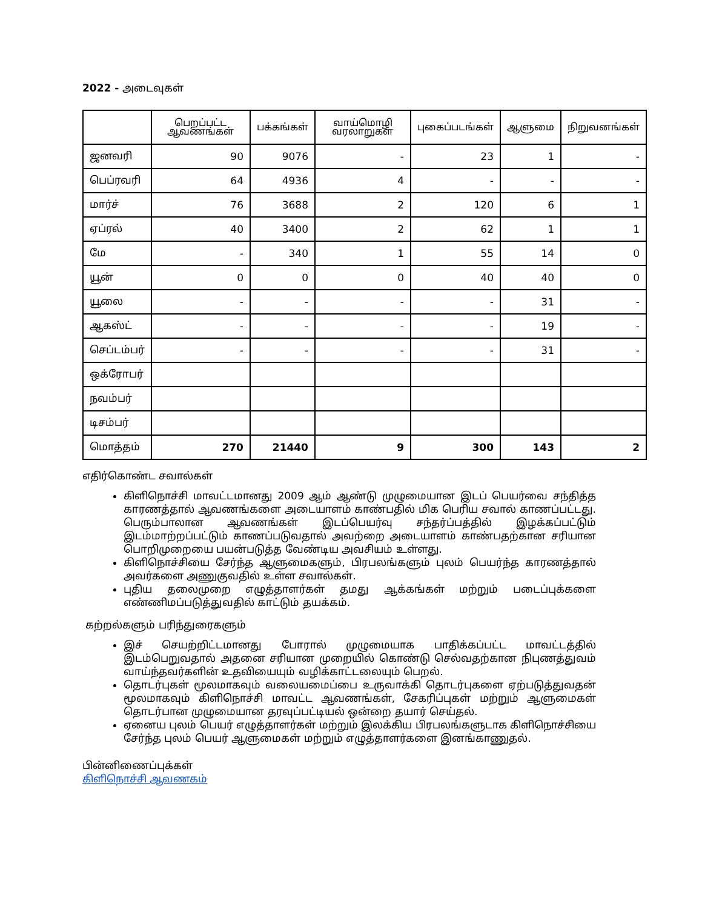2022 - அடைவுகள்
| | பெறப்பட்ட ஆவணங்கள் | பக்கங்கள் | வாய்மொழி வரலாறுகள் | புகைப்படங்கள் | ஆளுமை | நிறுவனங்கள் |
| --- | --- | --- | --- | --- | --- | --- |
| ஜனவரி | 90 | 9076 | - | 23 | 1 | - |
| பெப்ரவரி | 64 | 4936 | 4 | - | - | - |
| மார்ச் | 76 | 3688 | 2 | 120 | 6 | 1 |
| ஏப்ரல் | 40 | 3400 | 2 | 62 | 1 | 1 |
| மே | - | 340 | 1 | 55 | 14 | 0 |
| யூன் | 0 | 0 | 0 | 40 | 40 | 0 |
| யூலை | - | - | - | - | 31 | - |
| ஆகஸ்ட் | - | - | - | - | 19 | - |
| செப்டம்பர் | - | - | - | - | 31 | - |
| ஒக்ரோபர் | | | | | | |
| நவம்பர் | | | | | | |
| டிசம்பர் | | | | | | |
| மொத்தம் | 270 | 21440 | 9 | 300 | 143 | 2 |
எதிர்கொண்ட சவால்கள்
கிளிநொச்சி மாவட்டமானது 2009 ஆம் ஆண்டு முழுமையான இடப் பெயர்வை சந்தித்த காரணத்தால் ஆவணங்களை அடையாளம் காண்பதில் மிக பெரிய சவால் காணப்பட்டது. பெரும்பாலான ஆவணங்கள் இடப்பெயர்வு சந்தர்ப்பத்தில் இழக்கப்பட்டும் இடம்மாற்றப்பட்டும் காணப்படுவதால் அவற்றை அடையாளம் காண்பதற்கான சரியான பொறிமுறையை பயன்படுத்த வேண்டிய அவசியம் உள்ளது.
கிளிநொச்சியை சேர்ந்த ஆளுமைகளும், பிரபலங்களும் புலம் பெயர்ந்த காரணத்தால் அவர்களை அணுகுவதில் உள்ள சவால்கள்.
புதிய தலைமுறை எழுத்தாளர்கள் தமது ஆக்கங்கள் மற்றும் படைப்புக்களை எண்ணிமப்படுத்துவதில் காட்டும் தயக்கம்.
கற்றல்களும் பரிந்துரைகளும்
இச் செயற்றிட்டமானது போரால் முழுமையாக பாதிக்கப்பட்ட மாவட்டத்தில் இடம்பெறுவதால் அதனை சரியான முறையில் கொண்டு செல்வதற்கான நிபுணத்துவம் வாய்ந்தவர்களின் உதவியையும் வழிக்காட்டலையும் பெறல்.
தொடர்புகள் மூலமாகவும் வலையமைப்பை உருவாக்கி தொடர்புகளை ஏற்படுத்துவதன் மூலமாகவும் கிளிநொச்சி மாவட்ட ஆவணங்கள், சேகரிப்புகள் மற்றும் ஆளுமைகள் தொடர்பான முழுமையான தரவுப்பட்டியல் ஒன்றை தயார் செய்தல்.
ஏனைய புலம் பெயர் எழுத்தாளர்கள் மற்றும் இலக்கிய பிரபலங்களுடாக கிளிநொச்சியை சேர்ந்த புலம் பெயர் ஆளுமைகள் மற்றும் எழுத்தாளர்களை இனங்காணுதல்.
பின்னிணைப்புக்கள்
கிளிநொச்சி ஆவணகம்